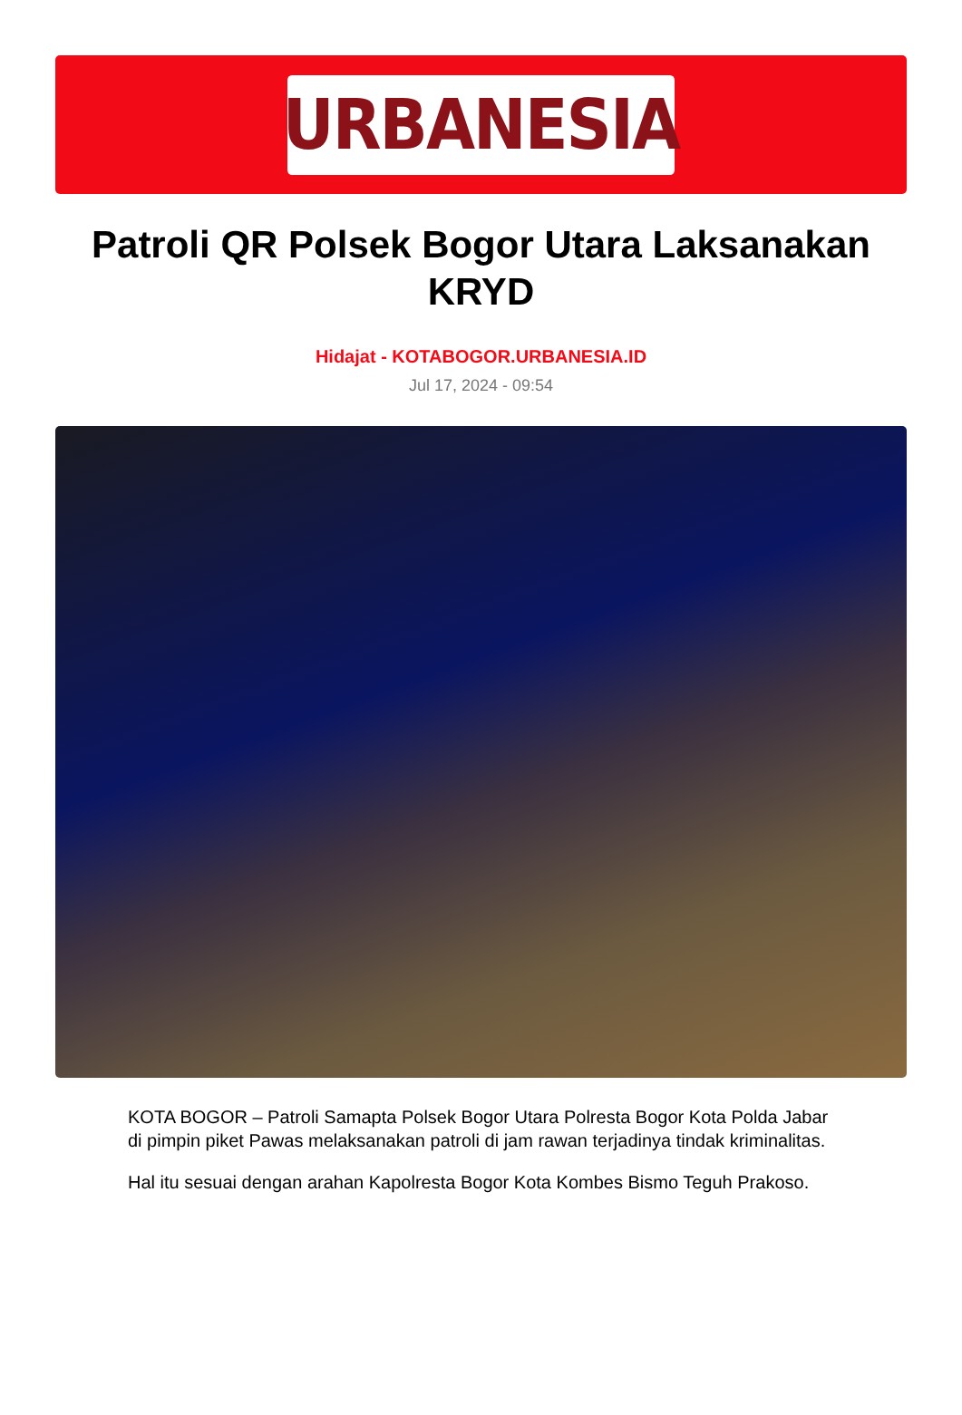URBANESIA
Patroli QR Polsek Bogor Utara Laksanakan KRYD
Hidajat - KOTABOGOR.URBANESIA.ID
Jul 17, 2024 - 09:54
KOTA BOGOR – Patroli Samapta Polsek Bogor Utara Polresta Bogor Kota Polda Jabar di pimpin piket Pawas melaksanakan patroli di jam rawan terjadinya tindak kriminalitas.
Hal itu sesuai dengan arahan Kapolresta Bogor Kota Kombes Bismo Teguh Prakoso.